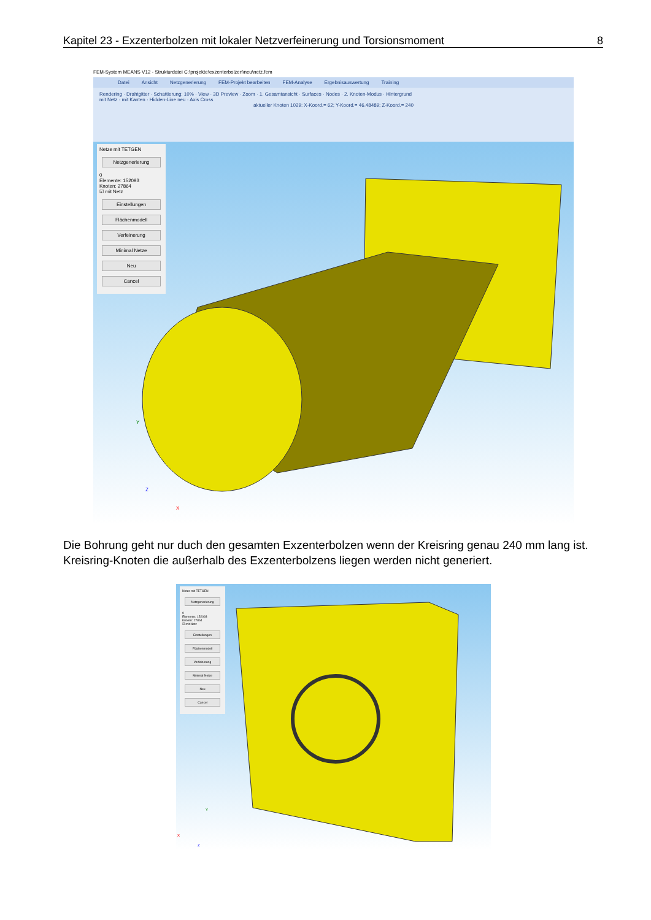Kapitel 23 - Exzenterbolzen mit lokaler Netzverfeinerung und Torsionsmoment 8
FEM-System MEANS V12 - Strukturdatei C:\projekte\exzenterbolzen\neu\netz.fem
Datei Ansicht Netzgenerierung FEM-Projekt bearbeiten FEM-Analyse Ergebnisauswertung Training
Rendering · Drahtgitter · Schattierung: 10% · View · 3D Preview · Zoom · 1. Gesamtansicht · Surfaces · Nodes · 2. Knoten-Modus · Hintergrund
mit Netz · mit Kanten · Hidden-Line neu · Axis Cross
aktueller Knoten 1029: X-Koord.= 62; Y-Koord.= 46.48489; Z-Koord.= 240
Netze mit TETGEN
Netzgenerierung
0
Elemente: 152093
Knoten: 27864
☑ mit Netz
Einstellungen
Flächenmodell
Verfeinerung
Minimal Netze
Neu
Cancel
Y
X
Z
Die Bohrung geht nur duch den gesamten Exzenterbolzen wenn der Kreisring genau 240 mm lang ist. Kreisring-Knoten die außerhalb des Exzenterbolzens liegen werden nicht generiert.
Netze mit TETGEN
Netzgenerierung
0
Elemente: 152093
Knoten: 27864
☑ mit Netz
Einstellungen
Flächenmodell
Verfeinerung
Minimal Netze
Neu
Cancel
Y
X
Z